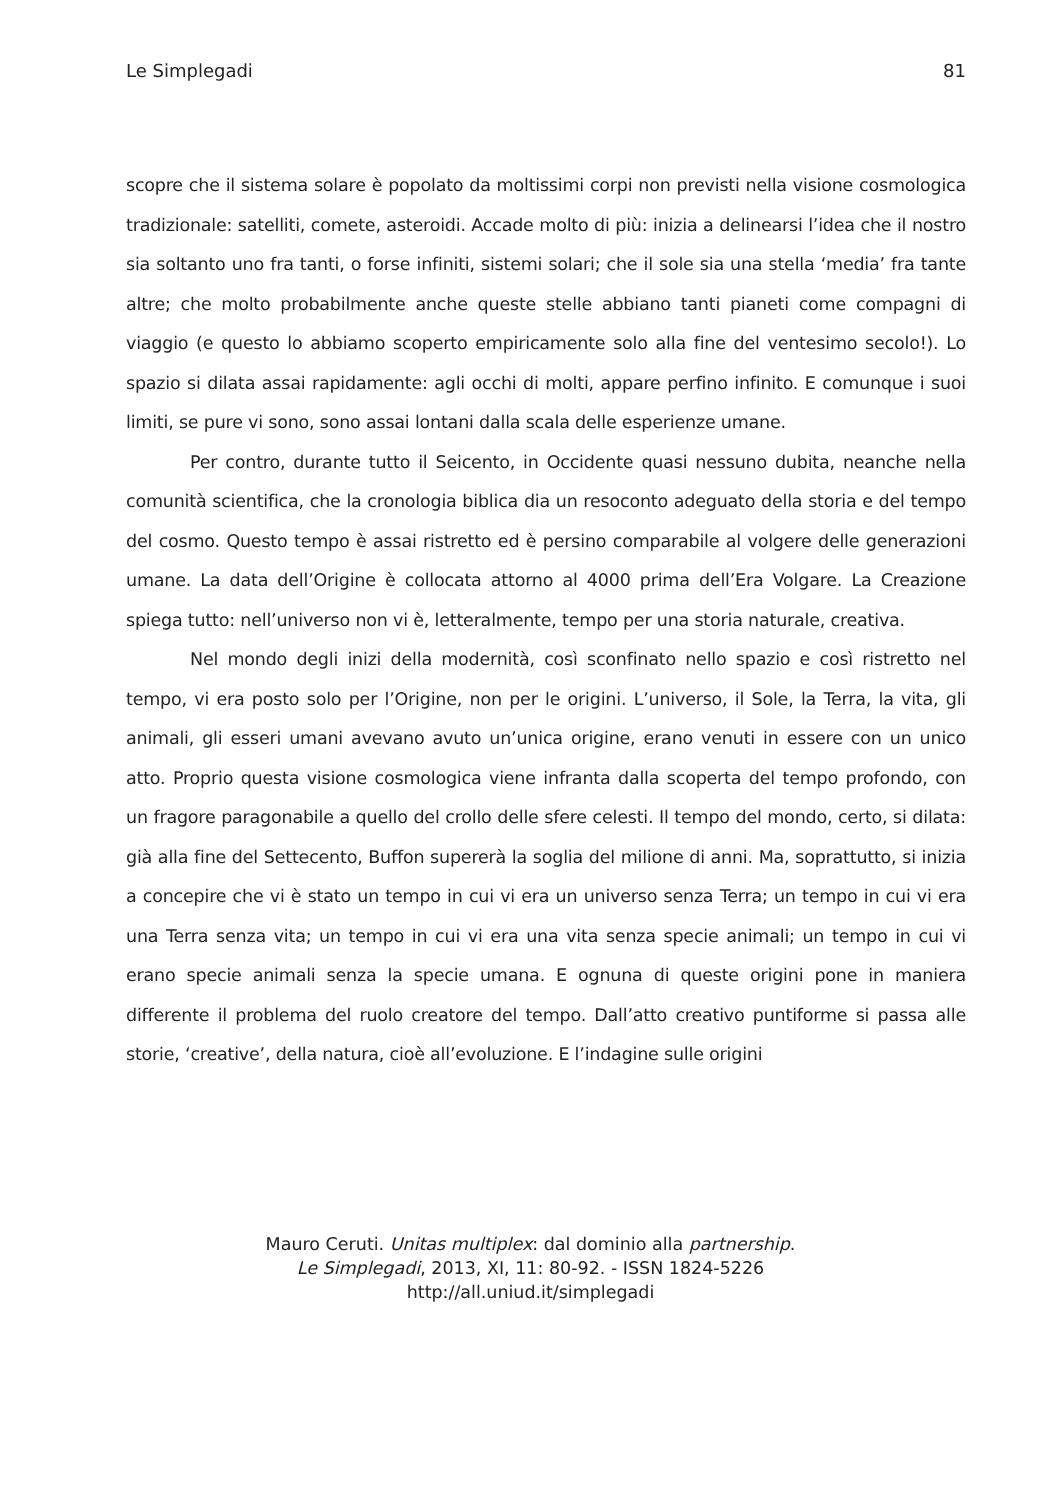Le Simplegadi 81
scopre che il sistema solare è popolato da moltissimi corpi non previsti nella visione cosmologica tradizionale: satelliti, comete, asteroidi. Accade molto di più: inizia a delinearsi l’idea che il nostro sia soltanto uno fra tanti, o forse infiniti, sistemi solari; che il sole sia una stella ‘media’ fra tante altre; che molto probabilmente anche queste stelle abbiano tanti pianeti come compagni di viaggio (e questo lo abbiamo scoperto empiricamente solo alla fine del ventesimo secolo!). Lo spazio si dilata assai rapidamente: agli occhi di molti, appare perfino infinito. E comunque i suoi limiti, se pure vi sono, sono assai lontani dalla scala delle esperienze umane.
Per contro, durante tutto il Seicento, in Occidente quasi nessuno dubita, neanche nella comunità scientifica, che la cronologia biblica dia un resoconto adeguato della storia e del tempo del cosmo. Questo tempo è assai ristretto ed è persino comparabile al volgere delle generazioni umane. La data dell’Origine è collocata attorno al 4000 prima dell’Era Volgare. La Creazione spiega tutto: nell’universo non vi è, letteralmente, tempo per una storia naturale, creativa.
Nel mondo degli inizi della modernità, così sconfinato nello spazio e così ristretto nel tempo, vi era posto solo per l’Origine, non per le origini. L’universo, il Sole, la Terra, la vita, gli animali, gli esseri umani avevano avuto un’unica origine, erano venuti in essere con un unico atto. Proprio questa visione cosmologica viene infranta dalla scoperta del tempo profondo, con un fragore paragonabile a quello del crollo delle sfere celesti. Il tempo del mondo, certo, si dilata: già alla fine del Settecento, Buffon supererà la soglia del milione di anni. Ma, soprattutto, si inizia a concepire che vi è stato un tempo in cui vi era un universo senza Terra; un tempo in cui vi era una Terra senza vita; un tempo in cui vi era una vita senza specie animali; un tempo in cui vi erano specie animali senza la specie umana. E ognuna di queste origini pone in maniera differente il problema del ruolo creatore del tempo. Dall’atto creativo puntiforme si passa alle storie, ‘creative’, della natura, cioè all’evoluzione. E l’indagine sulle origini
Mauro Ceruti. Unitas multiplex: dal dominio alla partnership.
Le Simplegadi, 2013, XI, 11: 80-92. - ISSN 1824-5226
http://all.uniud.it/simplegadi